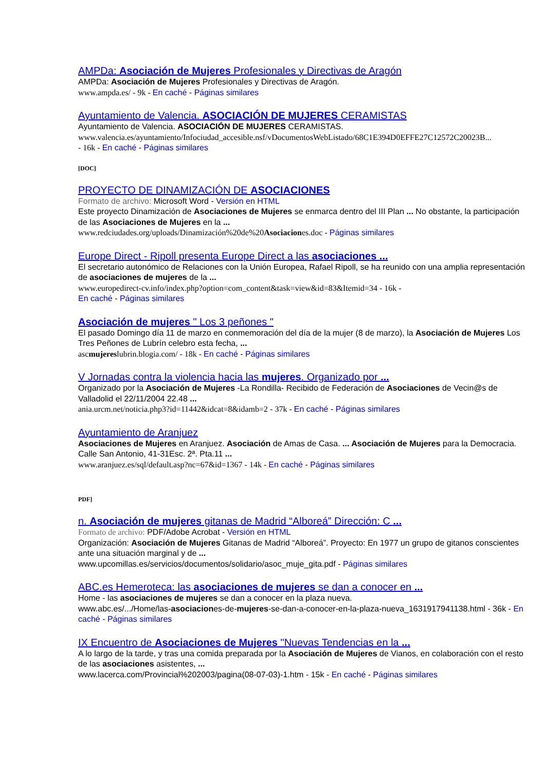AMPDa: Asociación de Mujeres Profesionales y Directivas de Aragón
AMPDa: Asociación de Mujeres Profesionales y Directivas de Aragón.
www.ampda.es/ - 9k - En caché - Páginas similares
Ayuntamiento de Valencia. ASOCIACIÓN DE MUJERES CERAMISTAS
Ayuntamiento de Valencia. ASOCIACIÓN DE MUJERES CERAMISTAS.
www.valencia.es/ayuntamiento/Infociudad_accesible.nsf/vDocumentosWebListado/68C1E394D0EFFE27C12572C20023B...
- 16k - En caché - Páginas similares
[DOC]
PROYECTO DE DINAMIZACIÓN DE ASOCIACIONES
Formato de archivo: Microsoft Word - Versión en HTML
Este proyecto Dinamización de Asociaciones de Mujeres se enmarca dentro del III Plan ... No obstante, la participación de las Asociaciones de Mujeres en la ...
www.redciudades.org/uploads/Dinamización%20de%20Asociaciones.doc - Páginas similares
Europe Direct - Ripoll presenta Europe Direct a las asociaciones ...
El secretario autonómico de Relaciones con la Unión Europea, Rafael Ripoll, se ha reunido con una amplia representación de asociaciones de mujeres de la ...
www.europedirect-cv.info/index.php?option=com_content&task=view&id=83&Itemid=34 - 16k -
En caché - Páginas similares
Asociación de mujeres " Los 3 peñones "
El pasado Domingo día 11 de marzo en conmemoración del día de la mujer (8 de marzo), la Asociación de Mujeres Los Tres Peñones de Lubrín celebro esta fecha, ...
ascmujereslubrin.blogia.com/ - 18k - En caché - Páginas similares
V Jornadas contra la violencia hacia las mujeres. Organizado por ...
Organizado por la Asociación de Mujeres -La Rondilla- Recibido de Federación de Asociaciones de Vecin@s de Valladolid el 22/11/2004 22.48 ...
ania.urcm.net/noticia.php3?id=11442&idcat=8&idamb=2 - 37k - En caché - Páginas similares
Ayuntamiento de Aranjuez
Asociaciones de Mujeres en Aranjuez. Asociación de Amas de Casa. ... Asociación de Mujeres para la Democracia. Calle San Antonio, 41-31Esc. 2ª. Pta.11 ...
www.aranjuez.es/sql/default.asp?nc=67&id=1367 - 14k - En caché - Páginas similares
PDF]
n. Asociación de mujeres gitanas de Madrid “Alboreá” Dirección: C ...
Formato de archivo: PDF/Adobe Acrobat - Versión en HTML
Organización: Asociación de Mujeres Gitanas de Madrid “Alboreá”. Proyecto: En 1977 un grupo de gitanos conscientes ante una situación marginal y de ...
www.upcomillas.es/servicios/documentos/solidario/asoc_muje_gita.pdf - Páginas similares
ABC.es Hemeroteca: las asociaciones de mujeres se dan a conocer en ...
Home - las asociaciones de mujeres se dan a conocer en la plaza nueva.
www.abc.es/.../Home/las-asociaciones-de-mujeres-se-dan-a-conocer-en-la-plaza-nueva_1631917941138.html - 36k - En caché - Páginas similares
IX Encuentro de Asociaciones de Mujeres "Nuevas Tendencias en la ...
A lo largo de la tarde, y tras una comida preparada por la Asociación de Mujeres de Vianos, en colaboración con el resto de las asociaciones asistentes, ...
www.lacerca.com/Provincial%202003/pagina(08-07-03)-1.htm - 15k - En caché - Páginas similares